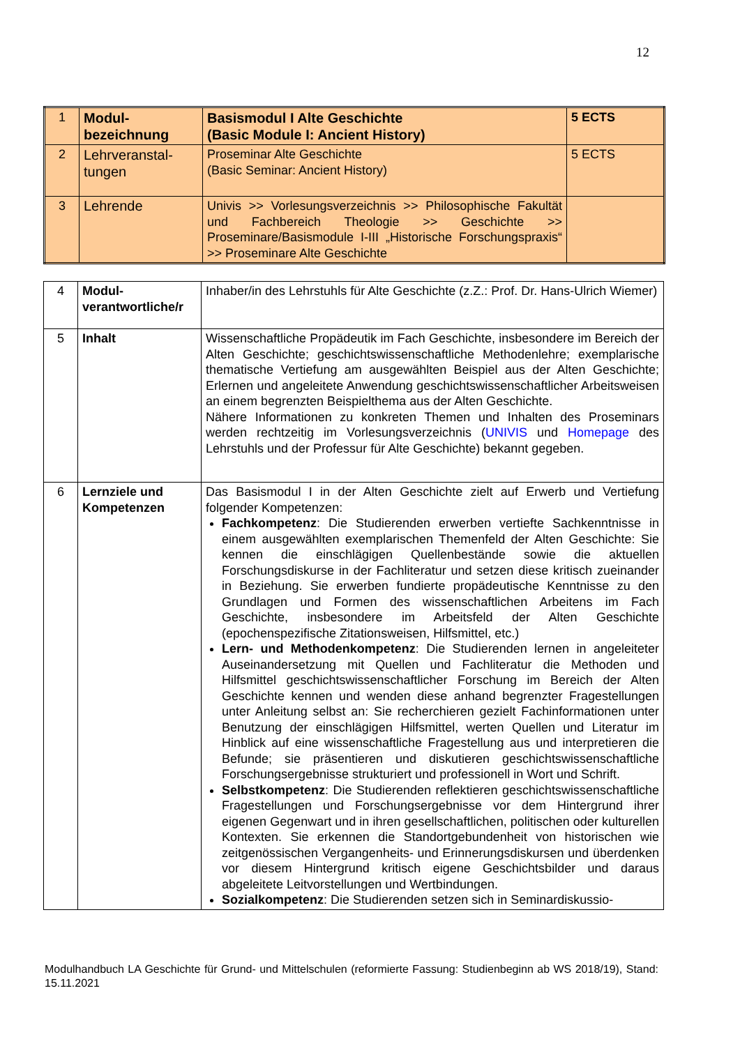12
| 1 | Modul- bezeichnung | Basismodul I Alte Geschichte (Basic Module I: Ancient History) | 5 ECTS |
| 2 | Lehrveranstal- tungen | Proseminar Alte Geschichte (Basic Seminar: Ancient History) | 5 ECTS |
| 3 | Lehrende | Univis >> Vorlesungsverzeichnis >> Philosophische Fakultät und Fachbereich Theologie >> Geschichte >> Proseminare/Basismodule I-III „Historische Forschungspraxis“ >> Proseminare Alte Geschichte | |
| 4 | Modul- verantwortliche/r | Inhaber/in des Lehrstuhls für Alte Geschichte (z.Z.: Prof. Dr. Hans-Ulrich Wiemer) |
| 5 | Inhalt | Wissenschaftliche Propädeutik im Fach Geschichte, insbesondere im Bereich der Alten Geschichte; geschichtswissenschaftliche Methodenlehre; exemplarische thematische Vertiefung am ausgewählten Beispiel aus der Alten Geschichte; Erlernen und angeleitete Anwendung geschichtswissenschaftlicher Arbeitsweisen an einem begrenzten Beispielthema aus der Alten Geschichte. Nähere Informationen zu konkreten Themen und Inhalten des Proseminars werden rechtzeitig im Vorlesungsverzeichnis ( UNIVIS und Homepage des Lehrstuhls und der Professur für Alte Geschichte) bekannt gegeben. |
| 6 | Lernziele und Kompetenzen | Das Basismodul I in der Alten Geschichte zielt auf Erwerb und Vertiefung folgender Kompetenzen: Fachkompetenz : Die Studierenden erwerben vertiefte Sachkenntnisse in einem ausgewählten exemplarischen Themenfeld der Alten Geschichte: Sie kennen die einschlägigen Quellenbestände sowie die aktuellen Forschungsdiskurse in der Fachliteratur und setzen diese kritisch zueinander in Beziehung. Sie erwerben fundierte propädeutische Kenntnisse zu den Grundlagen und Formen des wissenschaftlichen Arbeitens im Fach Geschichte, insbesondere im Arbeitsfeld der Alten Geschichte (epochenspezifische Zitationsweisen, Hilfsmittel, etc.) Lern- und Methodenkompetenz : Die Studierenden lernen in angeleiteter Auseinandersetzung mit Quellen und Fachliteratur die Methoden und Hilfsmittel geschichtswissenschaftlicher Forschung im Bereich der Alten Geschichte kennen und wenden diese anhand begrenzter Fragestellungen unter Anleitung selbst an: Sie recherchieren gezielt Fachinformationen unter Benutzung der einschlägigen Hilfsmittel, werten Quellen und Literatur im Hinblick auf eine wissenschaftliche Fragestellung aus und interpretieren die Befunde; sie präsentieren und diskutieren geschichtswissenschaftliche Forschungsergebnisse strukturiert und professionell in Wort und Schrift. Selbstkompetenz : Die Studierenden reflektieren geschichtswissenschaftliche Fragestellungen und Forschungsergebnisse vor dem Hintergrund ihrer eigenen Gegenwart und in ihren gesellschaftlichen, politischen oder kulturellen Kontexten. Sie erkennen die Standortgebundenheit von historischen wie zeitgenössischen Vergangenheits- und Erinnerungsdiskursen und überdenken vor diesem Hintergrund kritisch eigene Geschichtsbilder und daraus abgeleitete Leitvorstellungen und Wertbindungen. Sozialkompetenz : Die Studierenden setzen sich in Seminardiskussio- |
Modulhandbuch LA Geschichte für Grund- und Mittelschulen (reformierte Fassung: Studienbeginn ab WS 2018/19), Stand: 15.11.2021